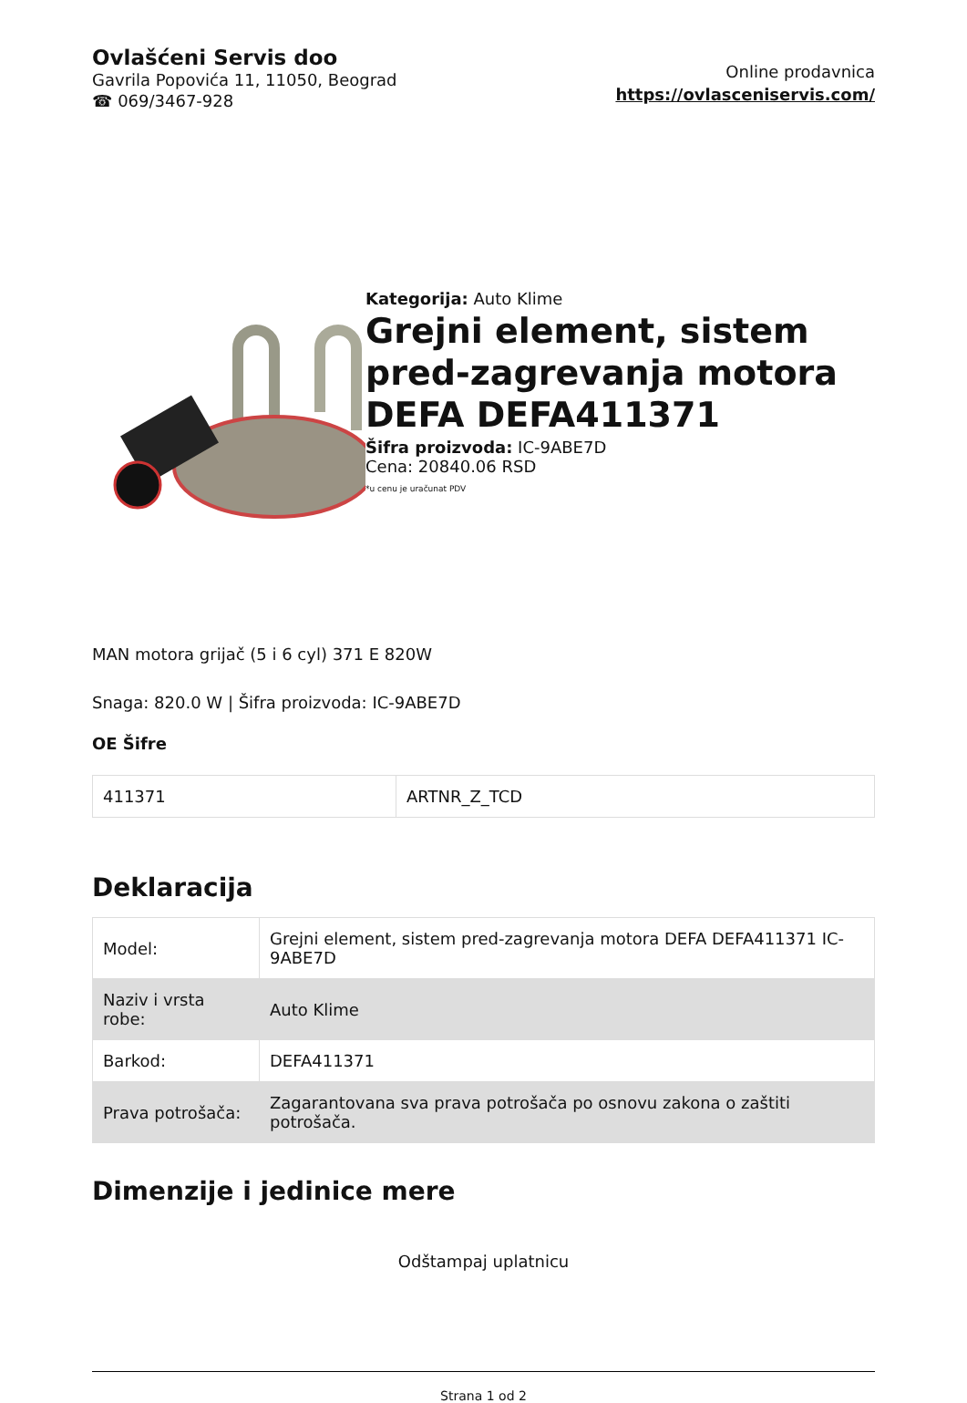Ovlašćeni Servis doo
Gavrila Popovića 11, 11050, Beograd
☎ 069/3467-928
Online prodavnica
https://ovlasceniservis.com/
Kategorija: Auto Klime
Grejni element, sistem pred-zagrevanja motora DEFA DEFA411371
Šifra proizvoda: IC-9ABE7D
Cena: 20840.06 RSD
*u cenu je uračunat PDV
MAN motora grijač (5 i 6 cyl) 371 E 820W
Snaga: 820.0 W | Šifra proizvoda: IC-9ABE7D
OE Šifre
| 411371 | ARTNR_Z_TCD |
Deklaracija
| Model: | Grejni element, sistem pred-zagrevanja motora DEFA DEFA411371 IC-9ABE7D |
| Naziv i vrsta robe: | Auto Klime |
| Barkod: | DEFA411371 |
| Prava potrošača: | Zagarantovana sva prava potrošača po osnovu zakona o zaštiti potrošača. |
Dimenzije i jedinice mere
Odštampaj uplatnicu
Strana 1 od 2